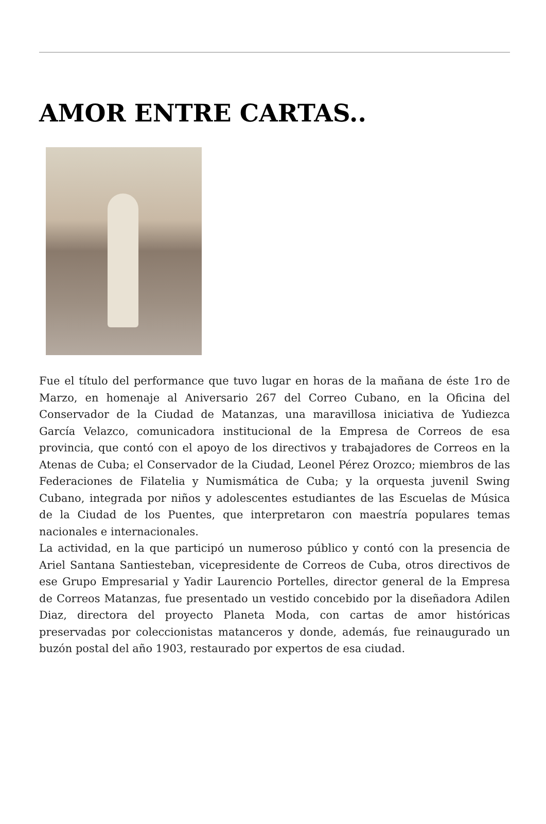AMOR ENTRE CARTAS..
Fue el título del performance que tuvo lugar en horas de la mañana de éste 1ro de Marzo, en homenaje al Aniversario 267 del Correo Cubano, en la Oficina del Conservador de la Ciudad de Matanzas, una maravillosa iniciativa de Yudiezca García Velazco, comunicadora institucional de la Empresa de Correos de esa provincia, que contó con el apoyo de los directivos y trabajadores de Correos en la Atenas de Cuba; el Conservador de la Ciudad, Leonel Pérez Orozco; miembros de las Federaciones de Filatelia y Numismática de Cuba; y la orquesta juvenil Swing Cubano, integrada por niños y adolescentes estudiantes de las Escuelas de Música de la Ciudad de los Puentes, que interpretaron con maestría populares temas nacionales e internacionales.
La actividad, en la que participó un numeroso público y contó con la presencia de Ariel Santana Santiesteban, vicepresidente de Correos de Cuba, otros directivos de ese Grupo Empresarial y Yadir Laurencio Portelles, director general de la Empresa de Correos Matanzas, fue presentado un vestido concebido por la diseñadora Adilen Diaz, directora del proyecto Planeta Moda, con cartas de amor históricas preservadas por coleccionistas matanceros y donde, además, fue reinaugurado un buzón postal del año 1903, restaurado por expertos de esa ciudad.